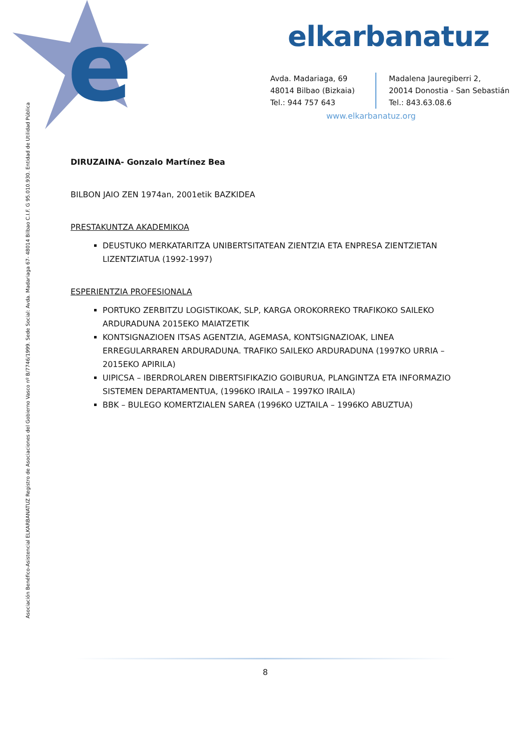e
elkarbanatuz
Avda. Madariaga, 69
48014 Bilbao (Bizkaia)
Tel.: 944 757 643
Madalena Jauregiberri 2,
20014 Donostia - San Sebastián
Tel.: 843.63.08.6
www.elkarbanatuz.org
Asociación Benéfico-Asistencial ELKARBANATUZ Registro de Asociaciones del Gobierno Vasco nº B/7746/1999. Sede Social: Avda. Madariaga 67- 48014 Bilbao C.I.F. G 95.010.930. Entidad de Utilidad Pública
DIRUZAINA- Gonzalo Martínez Bea
BILBON JAIO ZEN 1974an, 2001etik BAZKIDEA
PRESTAKUNTZA AKADEMIKOA
DEUSTUKO MERKATARITZA UNIBERTSITATEAN ZIENTZIA ETA ENPRESA ZIENTZIETAN LIZENTZIATUA (1992-1997)
ESPERIENTZIA PROFESIONALA
PORTUKO ZERBITZU LOGISTIKOAK, SLP, KARGA OROKORREKO TRAFIKOKO SAILEKO ARDURADUNA 2015EKO MAIATZETIK
KONTSIGNAZIOEN ITSAS AGENTZIA, AGEMASA, KONTSIGNAZIOAK, LINEA ERREGULARRAREN ARDURADUNA. TRAFIKO SAILEKO ARDURADUNA (1997KO URRIA – 2015EKO APIRILA)
UIPICSA – IBERDROLAREN DIBERTSIFIKAZIO GOIBURUA, PLANGINTZA ETA INFORMAZIO SISTEMEN DEPARTAMENTUA, (1996KO IRAILA – 1997KO IRAILA)
BBK – BULEGO KOMERTZIALEN SAREA (1996KO UZTAILA – 1996KO ABUZTUA)
8